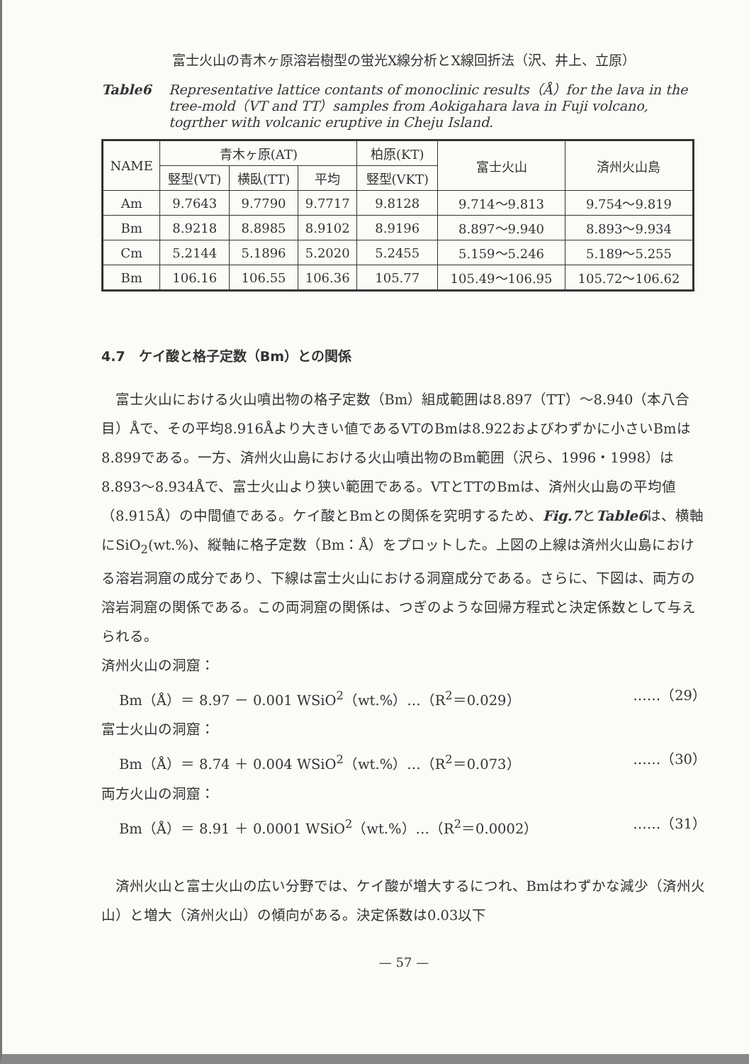富士火山の青木ヶ原溶岩樹型の蛍光X線分析とX線回折法（沢、井上、立原）
Table6 Representative lattice contants of monoclinic results（Å）for the lava in the tree-mold（VT and TT）samples from Aokigahara lava in Fuji volcano, togrther with volcanic eruptive in Cheju Island.
| NAME | 青木ヶ原(AT) | | | 柏原(KT) | 富士火山 | 済州火山島 |
| --- | --- | --- | --- | --- | --- | --- |
| | 竪型(VT) | 横臥(TT) | 平均 | 竪型(VKT) | | |
| Am | 9.7643 | 9.7790 | 9.7717 | 9.8128 | 9.714～9.813 | 9.754～9.819 |
| Bm | 8.9218 | 8.8985 | 8.9102 | 8.9196 | 8.897～9.940 | 8.893～9.934 |
| Cm | 5.2144 | 5.1896 | 5.2020 | 5.2455 | 5.159～5.246 | 5.189～5.255 |
| Bm | 106.16 | 106.55 | 106.36 | 105.77 | 105.49～106.95 | 105.72～106.62 |
4.7　ケイ酸と格子定数（Bm）との関係
富士火山における火山噴出物の格子定数（Bm）組成範囲は8.897（TT）～8.940（本八合目）Åで、その平均8.916Åより大きい値であるVTのBmは8.922およびわずかに小さいBmは8.899である。一方、済州火山島における火山噴出物のBm範囲（沢ら、1996・1998）は8.893～8.934Åで、富士火山より狭い範囲である。VTとTTのBmは、済州火山島の平均値（8.915Å）の中間値である。ケイ酸とBmとの関係を究明するため、Fig.7とTable6は、横軸にSiO<sub>2</sub>(wt.%)、縦軸に格子定数（Bm：Å）をプロットした。上図の上線は済州火山島における溶岩洞窟の成分であり、下線は富士火山における洞窟成分である。さらに、下図は、両方の溶岩洞窟の関係である。この両洞窟の関係は、つぎのような回帰方程式と決定係数として与えられる。
済州火山の洞窟：
Bm（Å）＝ 8.97 － 0.001 WSiO<sup>2</sup>（wt.%）…（R<sup>2</sup>＝0.029） ……（29）
富士火山の洞窟：
Bm（Å）＝ 8.74 ＋ 0.004 WSiO<sup>2</sup>（wt.%）…（R<sup>2</sup>＝0.073） ……（30）
両方火山の洞窟：
Bm（Å）＝ 8.91 ＋ 0.0001 WSiO<sup>2</sup>（wt.%）…（R<sup>2</sup>＝0.0002） ……（31）
済州火山と富士火山の広い分野では、ケイ酸が増大するにつれ、Bmはわずかな減少（済州火山）と増大（済州火山）の傾向がある。決定係数は0.03以下
— 57 —